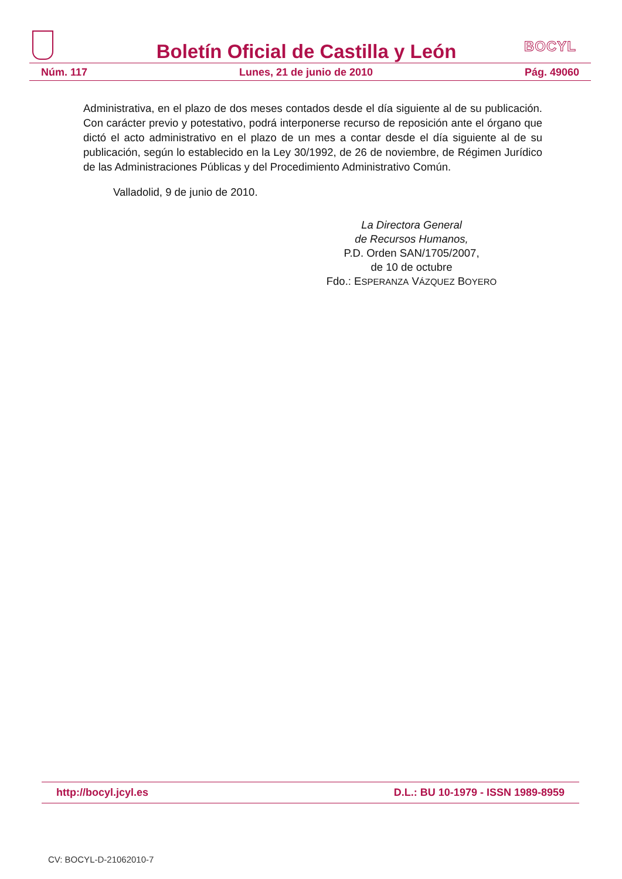Boletín Oficial de Castilla y León
BOCYL
Núm. 117 Lunes, 21 de junio de 2010 Pág. 49060
Administrativa, en el plazo de dos meses contados desde el día siguiente al de su publicación. Con carácter previo y potestativo, podrá interponerse recurso de reposición ante el órgano que dictó el acto administrativo en el plazo de un mes a contar desde el día siguiente al de su publicación, según lo establecido en la Ley 30/1992, de 26 de noviembre, de Régimen Jurídico de las Administraciones Públicas y del Procedimiento Administrativo Común.
Valladolid, 9 de junio de 2010.
La Directora General
de Recursos Humanos,
P.D. Orden SAN/1705/2007,
de 10 de octubre
Fdo.: ESPERANZA VÁZQUEZ BOYERO
http://bocyl.jcyl.es D.L.: BU 10-1979 - ISSN 1989-8959
CV: BOCYL-D-21062010-7